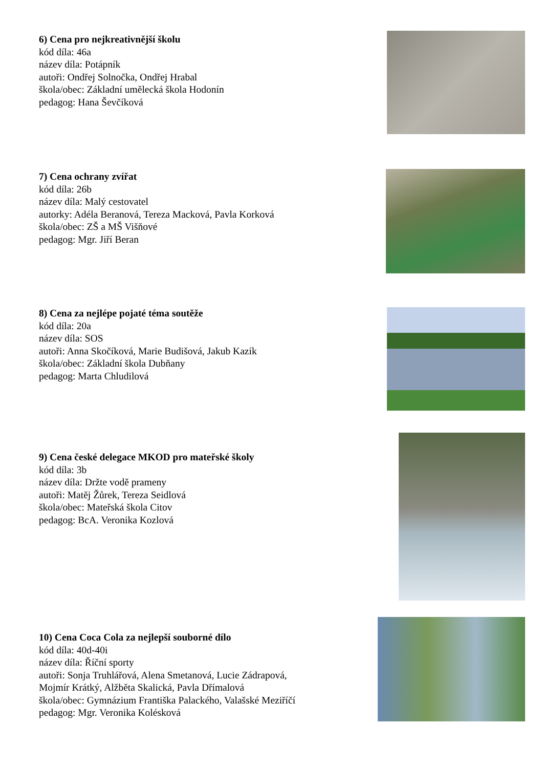6) Cena pro nejkreativnější školu
kód díla: 46a
název díla: Potápník
autoři: Ondřej Solnočka, Ondřej Hrabal
škola/obec: Základní umělecká škola Hodonín
pedagog: Hana Ševčíková
7) Cena ochrany zvířat
kód díla: 26b
název díla: Malý cestovatel
autorky: Adéla Beranová, Tereza Macková, Pavla Korková
škola/obec: ZŠ a MŠ Višňové
pedagog: Mgr. Jiří Beran
8) Cena za nejlépe pojaté téma soutěže
kód díla: 20a
název díla: SOS
autoři: Anna Skočíková, Marie Budišová, Jakub Kazík
škola/obec: Základní škola Dubňany
pedagog: Marta Chludilová
9) Cena české delegace MKOD pro mateřské školy
kód díla: 3b
název díla: Držte vodě prameny
autoři: Matěj Žůrek, Tereza Seidlová
škola/obec: Mateřská škola Citov
pedagog: BcA. Veronika Kozlová
10) Cena Coca Cola za nejlepší souborné dílo
kód díla: 40d-40i
název díla: Říční sporty
autoři: Sonja Truhlářová, Alena Smetanová, Lucie Zádrapová,
Mojmír Krátký, Alžběta Skalická, Pavla Dřímalová
škola/obec: Gymnázium Františka Palackého, Valašské Meziříčí
pedagog: Mgr. Veronika Kolésková